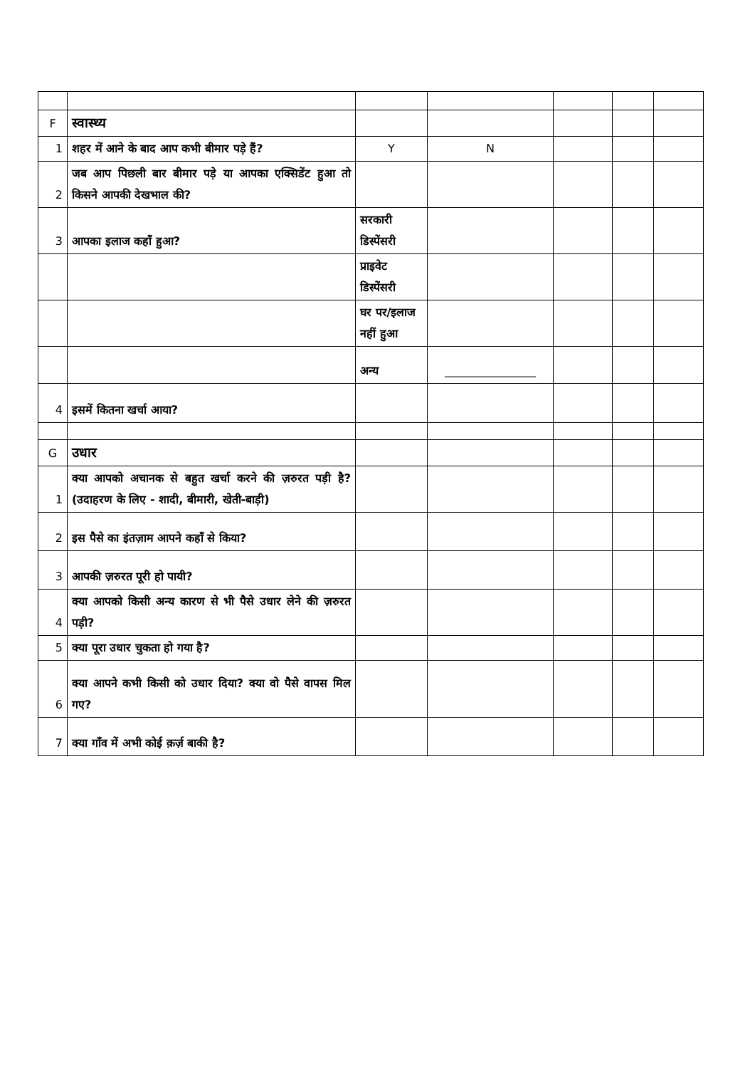| F | स्वास्थ्य | | | | | |
| 1 | शहर में आने के बाद आप कभी बीमार पड़े हैं? | Y | N | | | |
| 2 | जब आप पिछली बार बीमार पड़े या आपका एक्सिडेंट हुआ तो किसने आपकी देखभाल की? | | | | | |
| 3 | आपका इलाज कहाँ हुआ? | सरकारी डिस्पेंसरी | | | | |
| | | प्राइवेट डिस्पेंसरी | | | | |
| | | घर पर/इलाज नहीं हुआ | | | | |
| | | अन्य | ________________ | | | |
| 4 | इसमें कितना खर्चा आया? | | | | | |
| G | उधार | | | | | |
| 1 | क्या आपको अचानक से बहुत खर्चा करने की ज़रुरत पड़ी है? (उदाहरण के लिए - शादी, बीमारी, खेती-बाड़ी) | | | | | |
| 2 | इस पैसे का इंतज़ाम आपने कहाँ से किया? | | | | | |
| 3 | आपकी ज़रुरत पूरी हो पायी? | | | | | |
| 4 | क्या आपको किसी अन्य कारण से भी पैसे उधार लेने की ज़रुरत पड़ी? | | | | | |
| 5 | क्या पूरा उधार चुकता हो गया है? | | | | | |
| 6 | क्या आपने कभी किसी को उधार दिया? क्या वो पैसे वापस मिल गए? | | | | | |
| 7 | क्या गाँव में अभी कोई क़र्ज़ बाकी है? | | | | | |